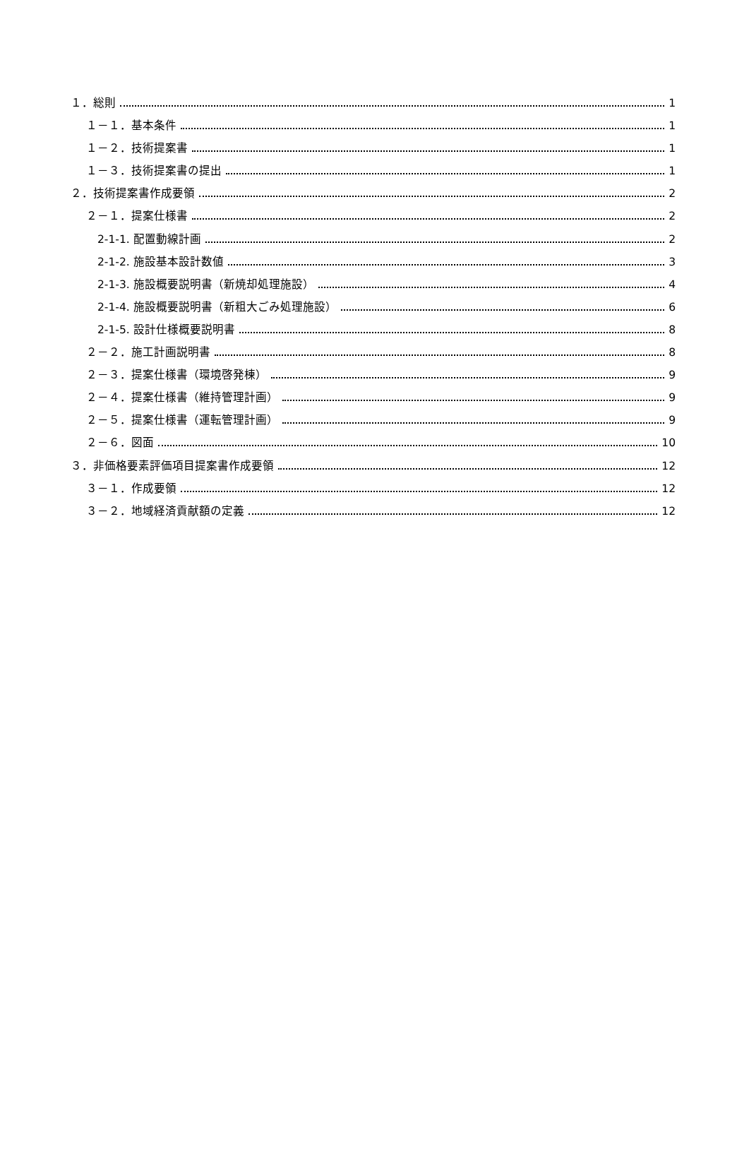１．総則 1
１－１．基本条件 1
１－２．技術提案書 1
１－３．技術提案書の提出 1
２．技術提案書作成要領 2
２－１．提案仕様書 2
2-1-1. 配置動線計画 2
2-1-2. 施設基本設計数値 3
2-1-3. 施設概要説明書（新焼却処理施設） 4
2-1-4. 施設概要説明書（新粗大ごみ処理施設） 6
2-1-5. 設計仕様概要説明書 8
２－２．施工計画説明書 8
２－３．提案仕様書（環境啓発棟） 9
２－４．提案仕様書（維持管理計画） 9
２－５．提案仕様書（運転管理計画） 9
２－６．図面 10
３．非価格要素評価項目提案書作成要領 12
３－１．作成要領 12
３－２．地域経済貢献額の定義 12